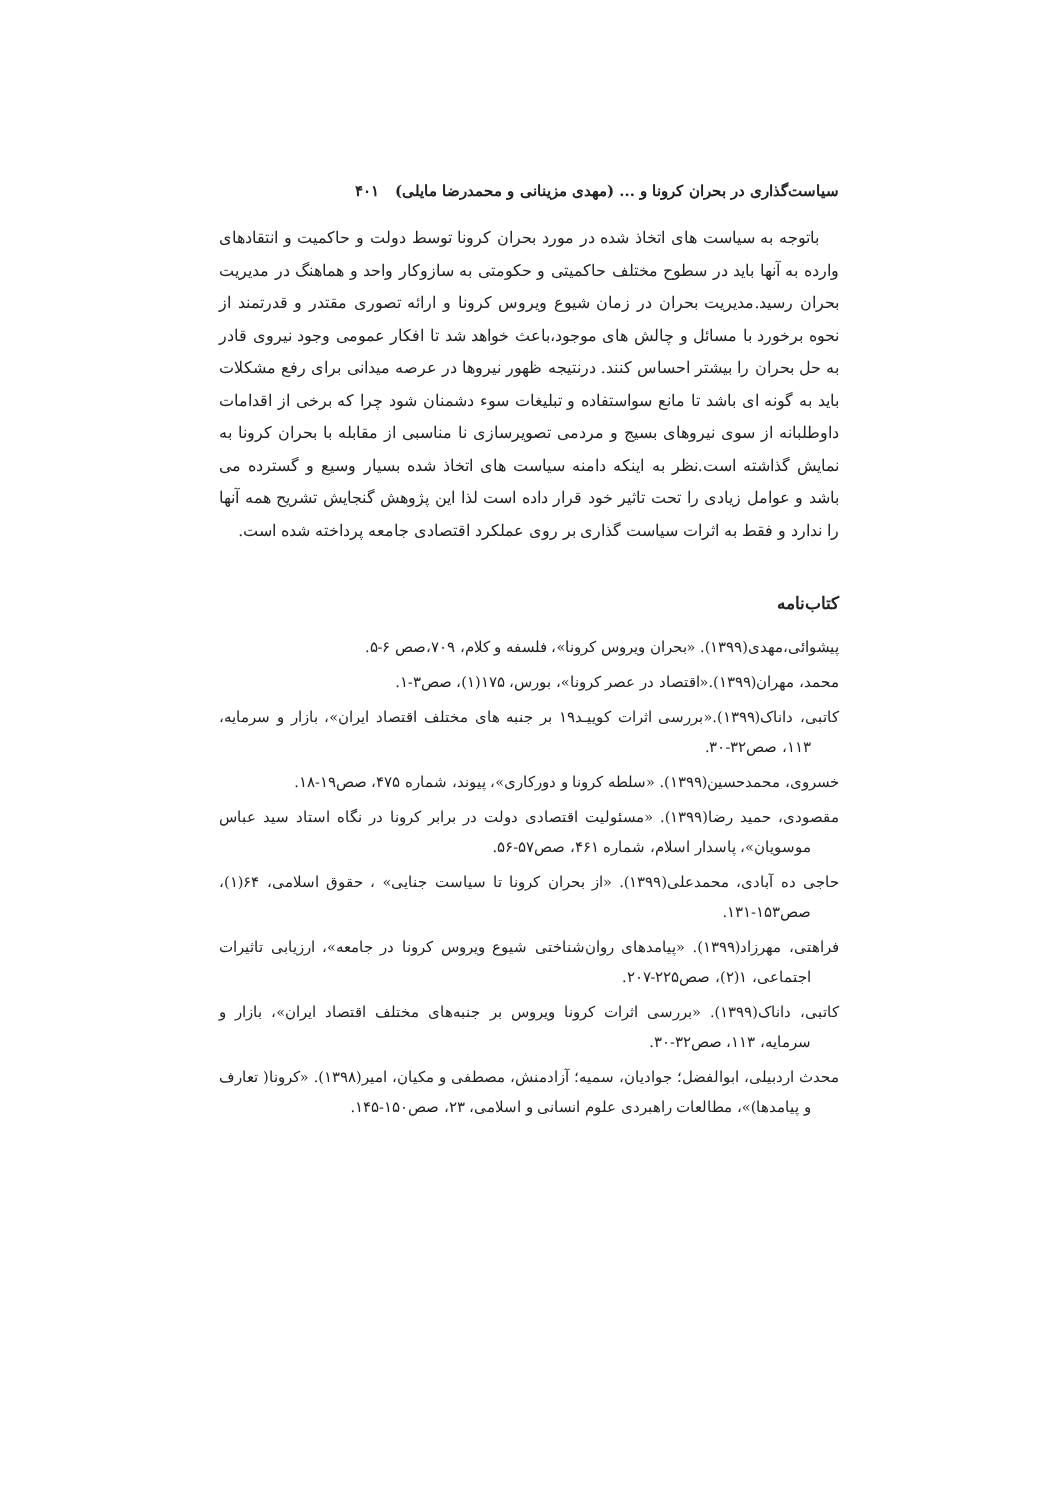سیاست‌گذاری در بحران کرونا و ... (مهدی مزینانی و محمدرضا مایلی) ۴۰۱
باتوجه به سیاست های اتخاذ شده در مورد بحران کرونا توسط دولت و حاکمیت و انتقادهای وارده به آنها باید در سطوح مختلف حاکمیتی و حکومتی به سازوکار واحد و هماهنگ در مدیریت بحران رسید.مدیریت بحران در زمان شیوع ویروس کرونا و ارائه تصوری مقتدر و قدرتمند از نحوه برخورد با مسائل و چالش های موجود،باعث خواهد شد تا افکار عمومی وجود نیروی قادر به حل بحران را بیشتر احساس کنند. درنتیجه ظهور نیروها در عرصه میدانی برای رفع مشکلات باید به گونه ای باشد تا مانع سواستفاده و تبلیغات سوء دشمنان شود چرا که برخی از اقدامات داوطلبانه از سوی نیروهای بسیج و مردمی تصویرسازی نا مناسبی از مقابله با بحران کرونا به نمایش گذاشته است.نظر به اینکه دامنه سیاست های اتخاذ شده بسیار وسیع و گسترده می باشد و عوامل زیادی را تحت تاثیر خود قرار داده است لذا این پژوهش گنجایش تشریح همه آنها را ندارد و فقط به اثرات سیاست گذاری بر روی عملکرد اقتصادی جامعه پرداخته شده است.
کتاب‌نامه
پیشوائی،مهدی(۱۳۹۹). «بحران ویروس کرونا»، فلسفه و کلام، ۷۰۹،صص ۶-۵.
محمد، مهران(۱۳۹۹).«اقتصاد در عصر کرونا»، بورس، ۱۷۵(۱)، صص۳-۱.
کاتبی، داناک(۱۳۹۹).«بررسی اثرات کوییـد۱۹ بر جنبه های مختلف اقتصاد ایران»، بازار و سرمایه، ۱۱۳، صص۳۲-۳۰.
خسروی، محمدحسین(۱۳۹۹). «سلطه کرونا و دورکاری»، پیوند، شماره ۴۷۵، صص۱۹-۱۸.
مقصودی، حمید رضا(۱۳۹۹). «مسئولیت اقتصادی دولت در برابر کرونا در نگاه استاد سید عباس موسویان»، پاسدار اسلام، شماره ۴۶۱، صص۵۷-۵۶.
حاجی ده آبادی، محمدعلی(۱۳۹۹). «از بحران کرونا تا سیاست جنایی» ، حقوق اسلامی، ۶۴(۱)، صص۱۵۳-۱۳۱.
فراهتی، مهرزاد(۱۳۹۹). «پیامدهای روان‌شناختی شیوع ویروس کرونا در جامعه»، ارزیابی تاثیرات اجتماعی، ۱(۲)، صص۲۲۵-۲۰۷.
کاتبی، داناک(۱۳۹۹). «بررسی اثرات کرونا ویروس بر جنبه‌های مختلف اقتصاد ایران»، بازار و سرمایه، ۱۱۳، صص۳۲-۳۰.
محدث اردبیلی، ابوالفضل؛ جوادیان، سمیه؛ آزادمنش، مصطفی و مکیان، امیر(۱۳۹۸). «کرونا( تعارف و پیامدها)»، مطالعات راهبردی علوم انسانی و اسلامی، ۲۳، صص۱۵۰-۱۴۵.